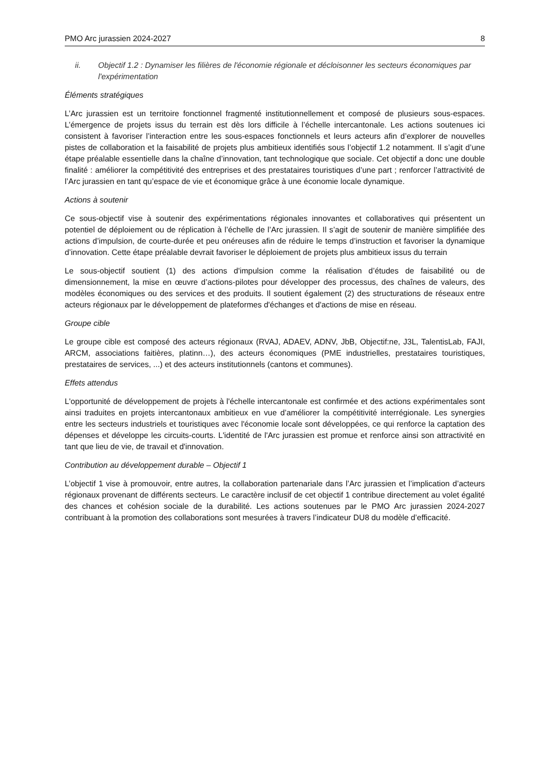PMO Arc jurassien 2024-2027 8
ii. Objectif 1.2 : Dynamiser les filières de l'économie régionale et décloisonner les secteurs économiques par l'expérimentation
Éléments stratégiques
L’Arc jurassien est un territoire fonctionnel fragmenté institutionnellement et composé de plusieurs sous-espaces. L’émergence de projets issus du terrain est dès lors difficile à l’échelle intercantonale. Les actions soutenues ici consistent à favoriser l’interaction entre les sous-espaces fonctionnels et leurs acteurs afin d’explorer de nouvelles pistes de collaboration et la faisabilité de projets plus ambitieux identifiés sous l’objectif 1.2 notamment. Il s’agit d’une étape préalable essentielle dans la chaîne d’innovation, tant technologique que sociale. Cet objectif a donc une double finalité : améliorer la compétitivité des entreprises et des prestataires touristiques d’une part ; renforcer l’attractivité de l’Arc jurassien en tant qu’espace de vie et économique grâce à une économie locale dynamique.
Actions à soutenir
Ce sous-objectif vise à soutenir des expérimentations régionales innovantes et collaboratives qui présentent un potentiel de déploiement ou de réplication à l’échelle de l’Arc jurassien. Il s’agit de soutenir de manière simplifiée des actions d’impulsion, de courte-durée et peu onéreuses afin de réduire le temps d’instruction et favoriser la dynamique d’innovation. Cette étape préalable devrait favoriser le déploiement de projets plus ambitieux issus du terrain
Le sous-objectif soutient (1) des actions d'impulsion comme la réalisation d’études de faisabilité ou de dimensionnement, la mise en œuvre d’actions-pilotes pour développer des processus, des chaînes de valeurs, des modèles économiques ou des services et des produits. Il soutient également (2) des structurations de réseaux entre acteurs régionaux par le développement de plateformes d'échanges et d'actions de mise en réseau.
Groupe cible
Le groupe cible est composé des acteurs régionaux (RVAJ, ADAEV, ADNV, JbB, Objectif:ne, J3L, TalentisLab, FAJI, ARCM, associations faitières, platinn…), des acteurs économiques (PME industrielles, prestataires touristiques, prestataires de services, ...) et des acteurs institutionnels (cantons et communes).
Effets attendus
L'opportunité de développement de projets à l'échelle intercantonale est confirmée et des actions expérimentales sont ainsi traduites en projets intercantonaux ambitieux en vue d’améliorer la compétitivité interrégionale. Les synergies entre les secteurs industriels et touristiques avec l'économie locale sont développées, ce qui renforce la captation des dépenses et développe les circuits-courts. L'identité de l'Arc jurassien est promue et renforce ainsi son attractivité en tant que lieu de vie, de travail et d'innovation.
Contribution au développement durable – Objectif 1
L’objectif 1 vise à promouvoir, entre autres, la collaboration partenariale dans l’Arc jurassien et l’implication d’acteurs régionaux provenant de différents secteurs. Le caractère inclusif de cet objectif 1 contribue directement au volet égalité des chances et cohésion sociale de la durabilité. Les actions soutenues par le PMO Arc jurassien 2024-2027 contribuant à la promotion des collaborations sont mesurées à travers l’indicateur DU8 du modèle d’efficacité.